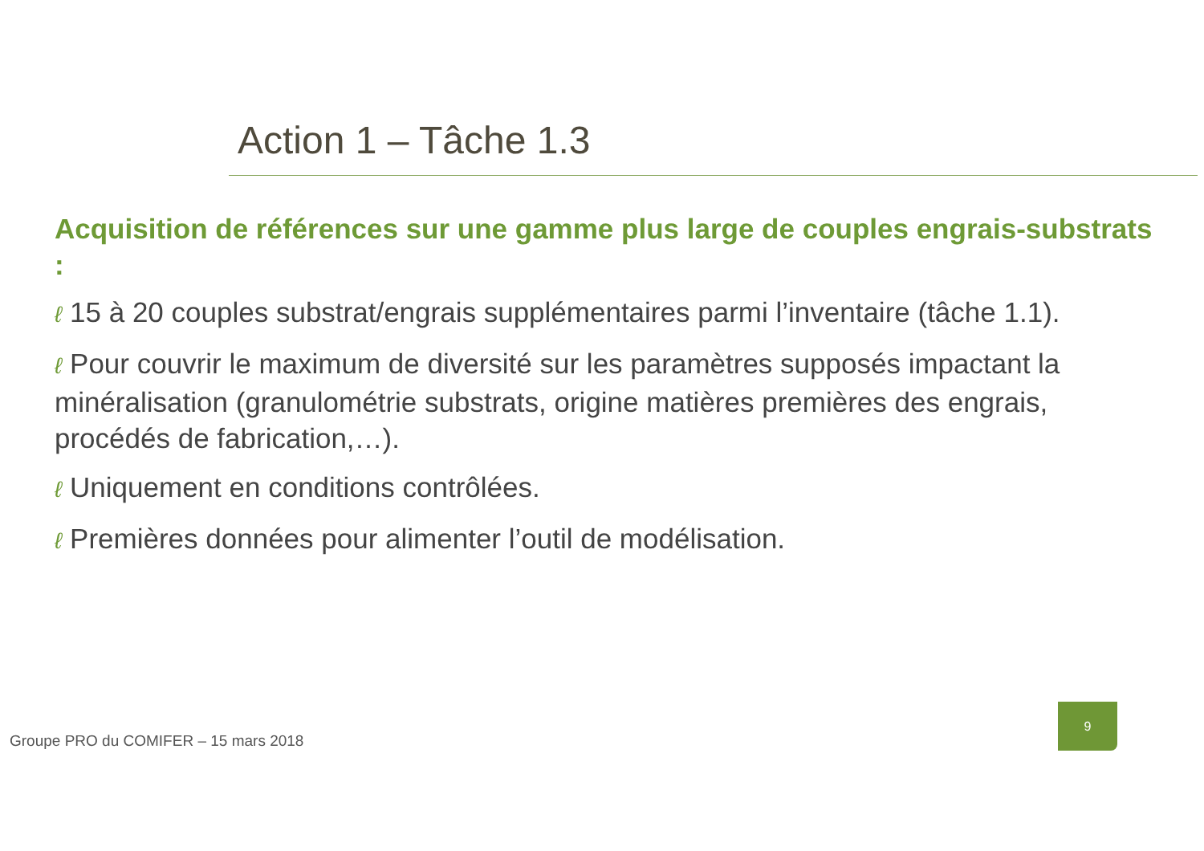Action 1 – Tâche 1.3
Acquisition de références sur une gamme plus large de couples engrais-substrats :
ℓ 15 à 20 couples substrat/engrais supplémentaires parmi l’inventaire (tâche 1.1).
ℓ Pour couvrir le maximum de diversité sur les paramètres supposés impactant la minéralisation (granulométrie substrats, origine matières premières des engrais, procédés de fabrication,…).
ℓ Uniquement en conditions contrôlées.
ℓ Premières données pour alimenter l’outil de modélisation.
Groupe PRO du COMIFER – 15 mars 2018
9